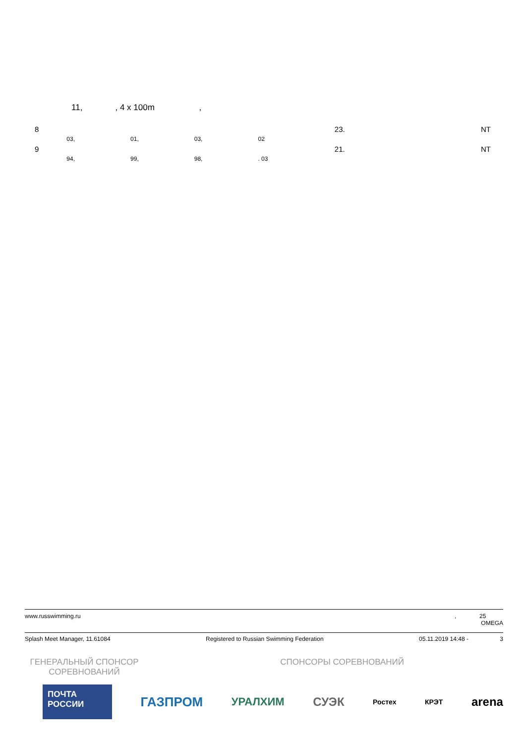11, , 4 x 100m ,
| 8 | | | | | 23. | NT |
| | 03, | 01, | 03, | 02 | | |
| 9 | | | | | 21. | NT |
| | 94, | 99, | 98, | . 03 | | |
www.russwimming.ru, 25
OMEGA
Splash Meet Manager, 11.61084 Registered to Russian Swimming Federation 05.11.2019 14:48 - 3
ГЕНЕРАЛЬНЫЙ СПОНСОР
СОРЕВНОВАНИЙ
СПОНСОРЫ СОРЕВНОВАНИЙ
ПОЧТА
РОССИИ
ГАЗПРОМ
УРАЛХИМ СУЭК
Ростех КРЭТ
arena